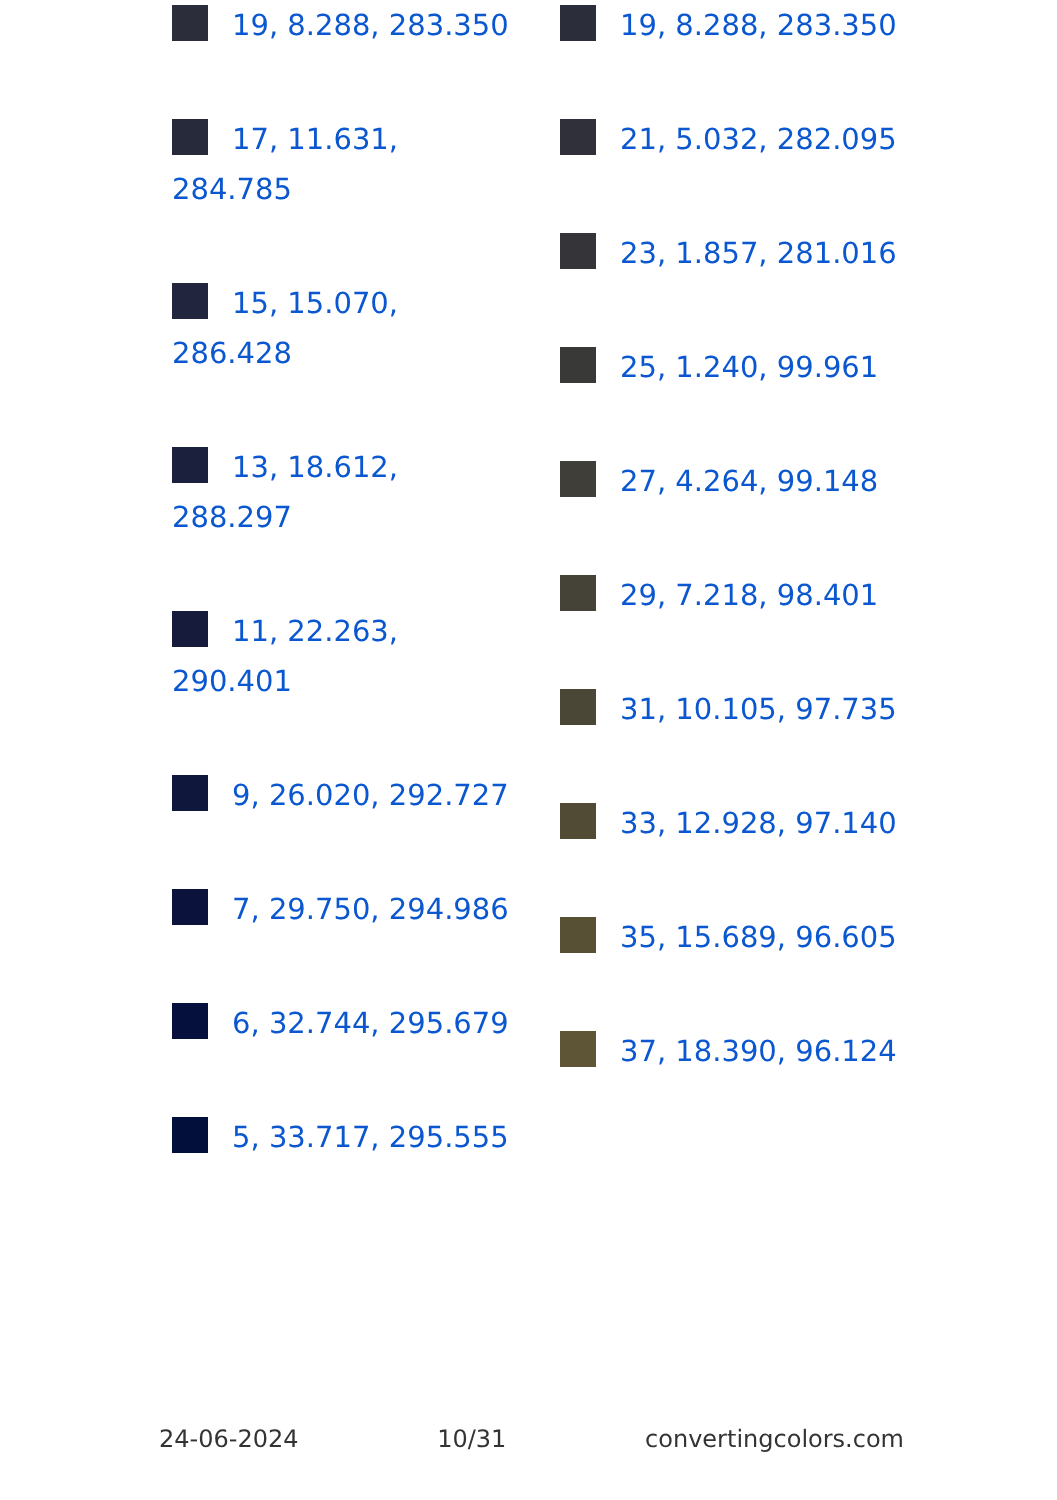19, 8.288, 283.350
17, 11.631, 284.785
15, 15.070, 286.428
13, 18.612, 288.297
11, 22.263, 290.401
9, 26.020, 292.727
7, 29.750, 294.986
6, 32.744, 295.679
5, 33.717, 295.555
19, 8.288, 283.350
21, 5.032, 282.095
23, 1.857, 281.016
25, 1.240, 99.961
27, 4.264, 99.148
29, 7.218, 98.401
31, 10.105, 97.735
33, 12.928, 97.140
35, 15.689, 96.605
37, 18.390, 96.124
24-06-2024 10/31 convertingcolors.com